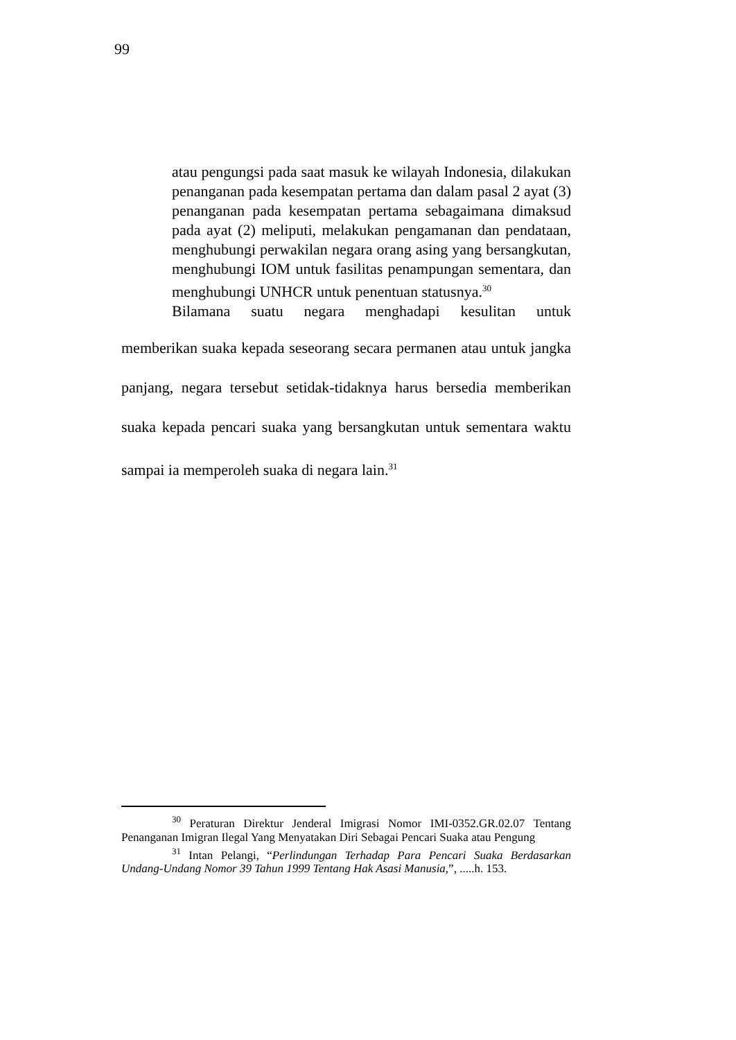99
atau pengungsi pada saat masuk ke wilayah Indonesia, dilakukan penanganan pada kesempatan pertama dan dalam pasal 2 ayat (3) penanganan pada kesempatan pertama sebagaimana dimaksud pada ayat (2) meliputi, melakukan pengamanan dan pendataan, menghubungi perwakilan negara orang asing yang bersangkutan, menghubungi IOM untuk fasilitas penampungan sementara, dan menghubungi UNHCR untuk penentuan statusnya.<sup>30</sup>
Bilamana suatu negara menghadapi kesulitan untuk
memberikan suaka kepada seseorang secara permanen atau untuk jangka panjang, negara tersebut setidak-tidaknya harus bersedia memberikan suaka kepada pencari suaka yang bersangkutan untuk sementara waktu sampai ia memperoleh suaka di negara lain.<sup>31</sup>
<sup>30</sup> Peraturan Direktur Jenderal Imigrasi Nomor IMI-0352.GR.02.07 Tentang Penanganan Imigran Ilegal Yang Menyatakan Diri Sebagai Pencari Suaka atau Pengung
<sup>31</sup> Intan Pelangi, “Perlindungan Terhadap Para Pencari Suaka Berdasarkan Undang-Undang Nomor 39 Tahun 1999 Tentang Hak Asasi Manusia,”, .....h. 153.